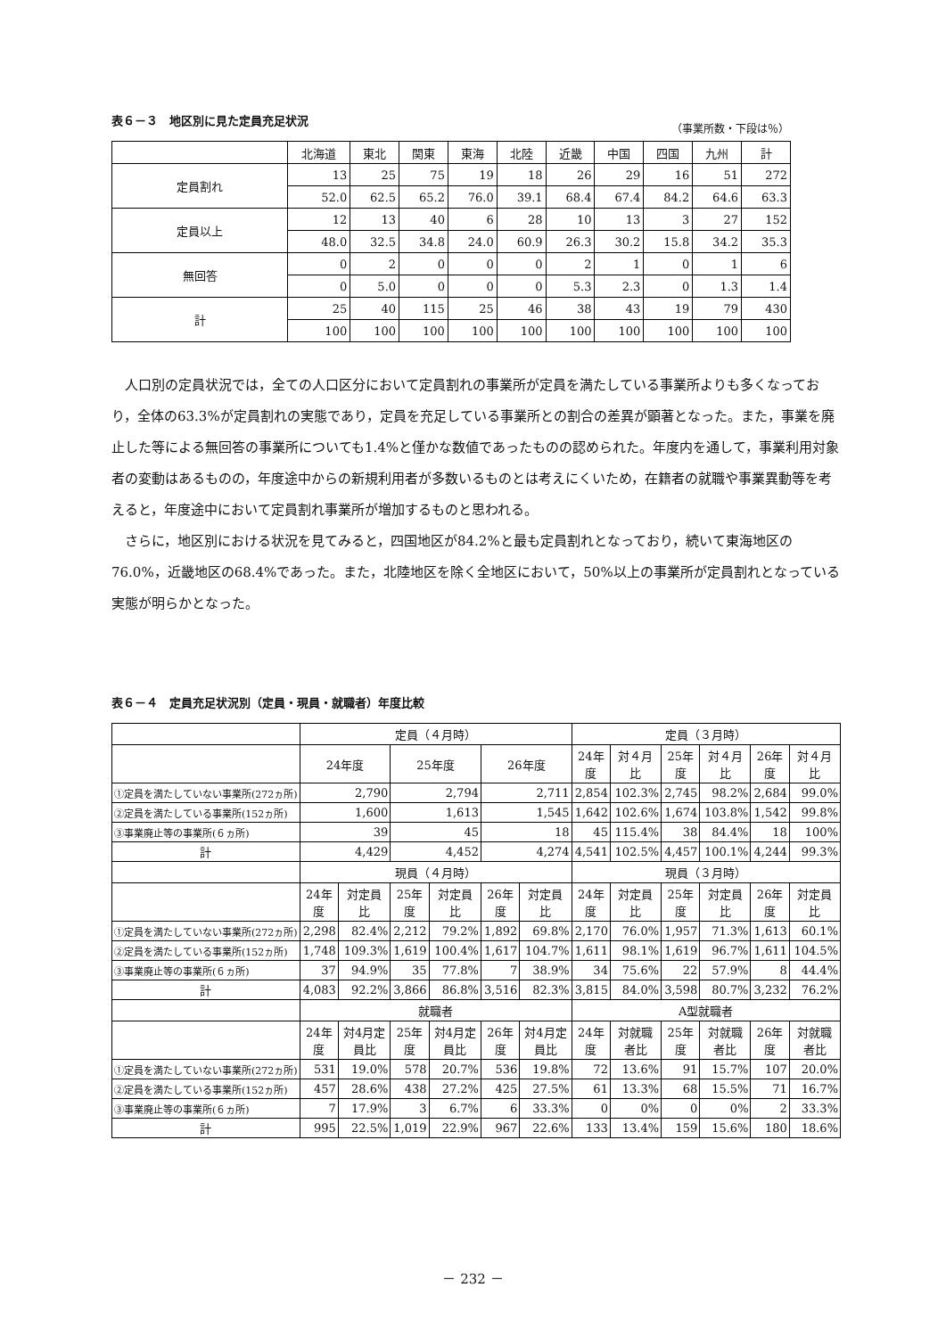表６－３　地区別に見た定員充足状況 （事業所数・下段は％）
| | 北海道 | 東北 | 関東 | 東海 | 北陸 | 近畿 | 中国 | 四国 | 九州 | 計 |
| 定員割れ | 13 | 25 | 75 | 19 | 18 | 26 | 29 | 16 | 51 | 272 |
| | 52.0 | 62.5 | 65.2 | 76.0 | 39.1 | 68.4 | 67.4 | 84.2 | 64.6 | 63.3 |
| 定員以上 | 12 | 13 | 40 | 6 | 28 | 10 | 13 | 3 | 27 | 152 |
| | 48.0 | 32.5 | 34.8 | 24.0 | 60.9 | 26.3 | 30.2 | 15.8 | 34.2 | 35.3 |
| 無回答 | 0 | 2 | 0 | 0 | 0 | 2 | 1 | 0 | 1 | 6 |
| | 0 | 5.0 | 0 | 0 | 0 | 5.3 | 2.3 | 0 | 1.3 | 1.4 |
| 計 | 25 | 40 | 115 | 25 | 46 | 38 | 43 | 19 | 79 | 430 |
| | 100 | 100 | 100 | 100 | 100 | 100 | 100 | 100 | 100 | 100 |
人口別の定員状況では，全ての人口区分において定員割れの事業所が定員を満たしている事業所よりも多くなっており，全体の63.3%が定員割れの実態であり，定員を充足している事業所との割合の差異が顕著となった。また，事業を廃止した等による無回答の事業所についても1.4%と僅かな数値であったものの認められた。年度内を通して，事業利用対象者の変動はあるものの，年度途中からの新規利用者が多数いるものとは考えにくいため，在籍者の就職や事業異動等を考えると，年度途中において定員割れ事業所が増加するものと思われる。
さらに，地区別における状況を見てみると，四国地区が84.2%と最も定員割れとなっており，続いて東海地区の76.0%，近畿地区の68.4%であった。また，北陸地区を除く全地区において，50%以上の事業所が定員割れとなっている実態が明らかとなった。
表６－４　定員充足状況別（定員・現員・就職者）年度比較
| | 定員（４月時） | | | | | | 定員（３月時） | | | | | |
| | 24年度 | | 25年度 | | 26年度 | | 24年度 | 対４月比 | 25年度 | 対４月比 | 26年度 | 対４月比 |
| ①定員を満たしていない事業所(272ヵ所) | 2,790 | | 2,794 | | 2,711 | | 2,854 | 102.3% | 2,745 | 98.2% | 2,684 | 99.0% |
| ②定員を満たしている事業所(152ヵ所) | 1,600 | | 1,613 | | 1,545 | | 1,642 | 102.6% | 1,674 | 103.8% | 1,542 | 99.8% |
| ③事業廃止等の事業所(６ヵ所) | 39 | | 45 | | 18 | | 45 | 115.4% | 38 | 84.4% | 18 | 100% |
| 計 | 4,429 | | 4,452 | | 4,274 | | 4,541 | 102.5% | 4,457 | 100.1% | 4,244 | 99.3% |
| | 現員（４月時） | | | | | | 現員（３月時） | | | | | |
| | 24年度 | 対定員比 | 25年度 | 対定員比 | 26年度 | 対定員比 | 24年度 | 対定員比 | 25年度 | 対定員比 | 26年度 | 対定員比 |
| ①定員を満たしていない事業所(272ヵ所) | 2,298 | 82.4% | 2,212 | 79.2% | 1,892 | 69.8% | 2,170 | 76.0% | 1,957 | 71.3% | 1,613 | 60.1% |
| ②定員を満たしている事業所(152ヵ所) | 1,748 | 109.3% | 1,619 | 100.4% | 1,617 | 104.7% | 1,611 | 98.1% | 1,619 | 96.7% | 1,611 | 104.5% |
| ③事業廃止等の事業所(６ヵ所) | 37 | 94.9% | 35 | 77.8% | 7 | 38.9% | 34 | 75.6% | 22 | 57.9% | 8 | 44.4% |
| 計 | 4,083 | 92.2% | 3,866 | 86.8% | 3,516 | 82.3% | 3,815 | 84.0% | 3,598 | 80.7% | 3,232 | 76.2% |
| | 就職者 | | | | | | A型就職者 | | | | | |
| | 24年度 | 対4月定員比 | 25年度 | 対4月定員比 | 26年度 | 対4月定員比 | 24年度 | 対就職者比 | 25年度 | 対就職者比 | 26年度 | 対就職者比 |
| ①定員を満たしていない事業所(272ヵ所) | 531 | 19.0% | 578 | 20.7% | 536 | 19.8% | 72 | 13.6% | 91 | 15.7% | 107 | 20.0% |
| ②定員を満たしている事業所(152ヵ所) | 457 | 28.6% | 438 | 27.2% | 425 | 27.5% | 61 | 13.3% | 68 | 15.5% | 71 | 16.7% |
| ③事業廃止等の事業所(６ヵ所) | 7 | 17.9% | 3 | 6.7% | 6 | 33.3% | 0 | 0% | 0 | 0% | 2 | 33.3% |
| 計 | 995 | 22.5% | 1,019 | 22.9% | 967 | 22.6% | 133 | 13.4% | 159 | 15.6% | 180 | 18.6% |
－ 232 －